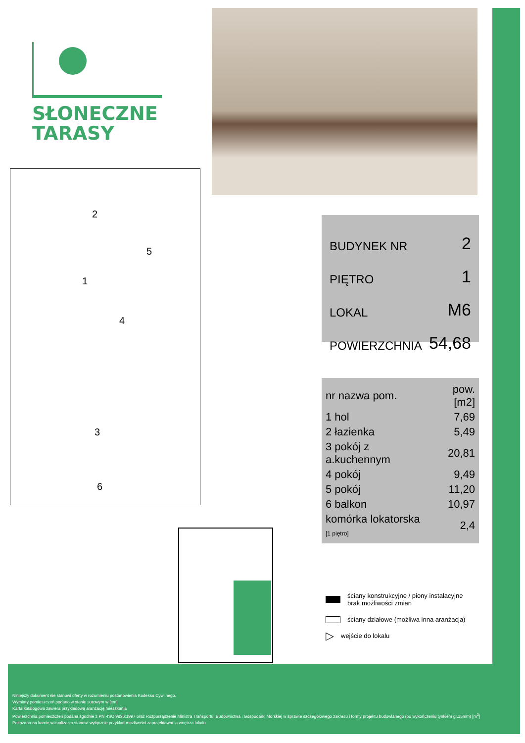SŁONECZNE
TARASY
2
5
1
4
3
6
BUDYNEK NR 2
PIĘTRO 1
LOKAL M6
POWIERZCHNIA 54,68
| nr nazwa pom. | pow.[m2] |
| --- | --- |
| 1 hol | 7,69 |
| 2 łazienka | 5,49 |
| 3 pokój z a.kuchennym | 20,81 |
| 4 pokój | 9,49 |
| 5 pokój | 11,20 |
| 6 balkon | 10,97 |
| komórka lokatorska [1 piętro] | 2,4 |
ściany konstrukcyjne / piony instalacyjne
brak możliwości zmian
ściany działowe (możliwa inna aranżacja)
▷ wejście do lokalu
Niniejszy dokument nie stanowi oferty w rozumieniu postanowienia Kodeksu Cywilnego.
Wymiary pomieszczeń podano w stanie surowym w [cm]
Karta katalogowa zawiera przykładową aranżację mieszkania
Powierzchnia pomieszczeń podana zgodnie z PN -ISO 9836:1997 oraz Rozporządzenie Ministra Transportu, Budownictwa i Gospodarki Morskiej w sprawie szczegółowego zakresu i formy projektu budowlanego (po wykończeniu tynkiem gr.15mm) [m<sup>2</sup>]
Pokazana na karcie wizualizacja stanowi wyłącznie przykład mozliwości zaprojektowania wnętrza lokalu